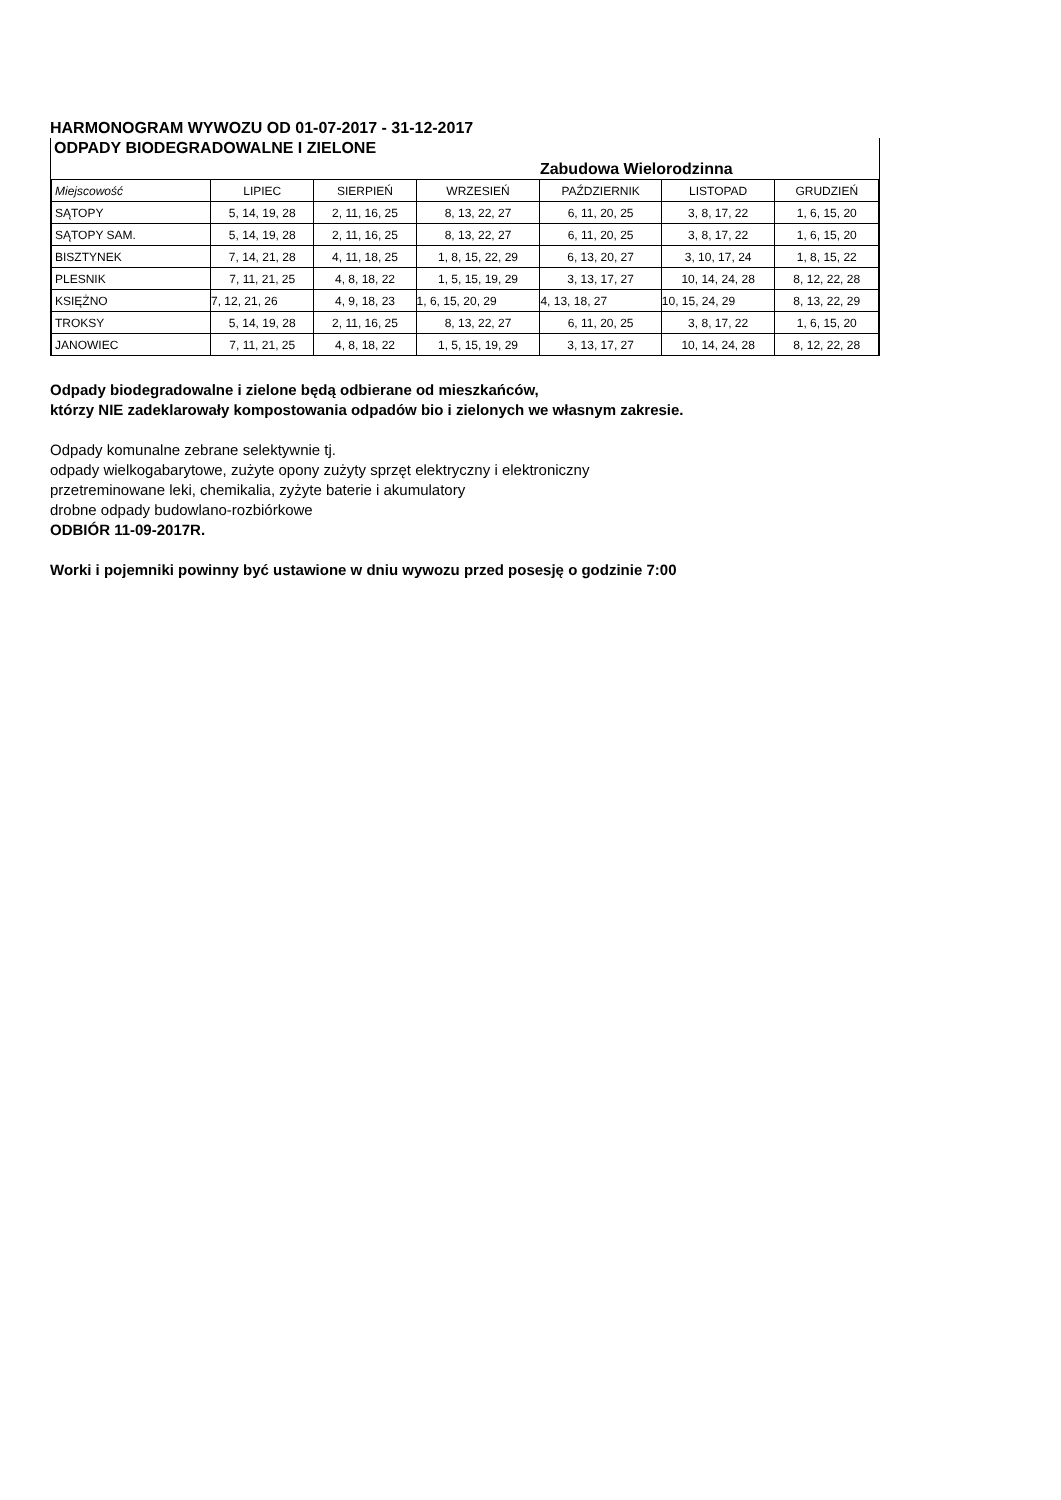HARMONOGRAM WYWOZU OD 01-07-2017 - 31-12-2017
ODPADY BIODEGRADOWALNE I ZIELONE
| | | | | Zabudowa Wielorodzinna | | |
| Miejscowość | LIPIEC | SIERPIEŃ | WRZESIEŃ | PAŹDZIERNIK | LISTOPAD | GRUDZIEŃ |
| SĄTOPY | 5, 14, 19, 28 | 2, 11, 16, 25 | 8, 13, 22, 27 | 6, 11, 20, 25 | 3, 8, 17, 22 | 1, 6, 15, 20 |
| SĄTOPY SAM. | 5, 14, 19, 28 | 2, 11, 16, 25 | 8, 13, 22, 27 | 6, 11, 20, 25 | 3, 8, 17, 22 | 1, 6, 15, 20 |
| BISZTYNEK | 7, 14, 21, 28 | 4, 11, 18, 25 | 1, 8, 15, 22, 29 | 6, 13, 20, 27 | 3, 10, 17, 24 | 1, 8, 15, 22 |
| PLESNIK | 7, 11, 21, 25 | 4, 8, 18, 22 | 1, 5, 15, 19, 29 | 3, 13, 17, 27 | 10, 14, 24, 28 | 8, 12, 22, 28 |
| KSIĘŻNO | 7, 12, 21, 26 | 4, 9, 18, 23 | 1, 6, 15, 20, 29 | 4, 13, 18, 27 | 10, 15, 24, 29 | 8, 13, 22, 29 |
| TROKSY | 5, 14, 19, 28 | 2, 11, 16, 25 | 8, 13, 22, 27 | 6, 11, 20, 25 | 3, 8, 17, 22 | 1, 6, 15, 20 |
| JANOWIEC | 7, 11, 21, 25 | 4, 8, 18, 22 | 1, 5, 15, 19, 29 | 3, 13, 17, 27 | 10, 14, 24, 28 | 8, 12, 22, 28 |
Odpady biodegradowalne i zielone będą odbierane od mieszkańców,
którzy NIE zadeklarowały kompostowania odpadów bio i zielonych we własnym zakresie.
Odpady komunalne zebrane selektywnie tj.
odpady wielkogabarytowe, zużyte opony zużyty sprzęt elektryczny i elektroniczny
przetreminowane leki, chemikalia, zyżyte baterie i akumulatory
drobne odpady budowlano-rozbiórkowe
ODBIÓR 11-09-2017R.
Worki i pojemniki powinny być ustawione w dniu wywozu przed posesję o godzinie 7:00